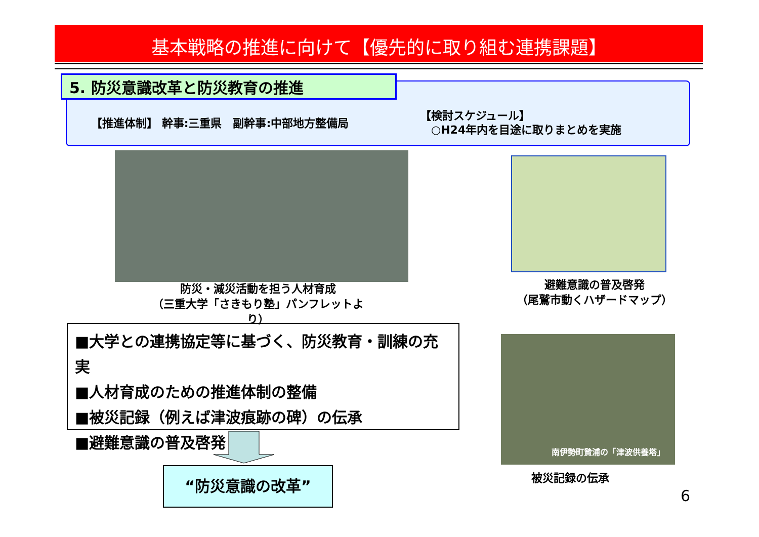基本戦略の推進に向けて【優先的に取り組む連携課題】
5. 防災意識改革と防災教育の推進
【推進体制】 幹事:三重県　副幹事:中部地方整備局
【検討スケジュール】
　○H24年内を目途に取りまとめを実施
防災・減災活動を担う人材育成
（三重大学「さきもり塾」パンフレットより）
避難意識の普及啓発
（尾鷲市動くハザードマップ）
■大学との連携協定等に基づく、防災教育・訓練の充実
■人材育成のための推進体制の整備
■被災記録（例えば津波痕跡の碑）の伝承
■避難意識の普及啓発
“防災意識の改革”
南伊勢町贄浦の「津波供養塔」
被災記録の伝承
6